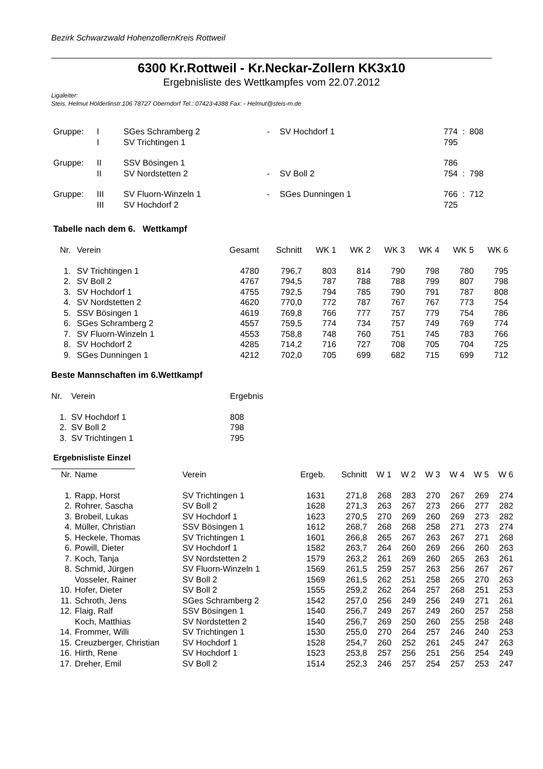Bezirk Schwarzwald HohenzollernKreis Rottweil
6300 Kr.Rottweil - Kr.Neckar-Zollern KK3x10
Ergebnisliste des Wettkampfes vom 22.07.2012
Ligaleiter:
Steis, Helmut Hölderlinstr.106 78727 Oberndorf Tel.: 07423-4388 Fax: - Helmut@steis-m.de
| Gruppe: | I | SGes Schramberg 2 | - | SV Hochdorf 1 | 774 : 808 |
| | I | SV Trichtingen 1 | | | 795 |
| Gruppe: | II | SSV Bösingen 1 | | | 786 |
| | II | SV Nordstetten 2 | - | SV Boll 2 | 754 : 798 |
| Gruppe: | III | SV Fluorn-Winzeln 1 | - | SGes Dunningen 1 | 766 : 712 |
| | III | SV Hochdorf 2 | | | 725 |
Tabelle nach dem 6. Wettkampf
| Nr. | Verein | Gesamt | Schnitt | WK 1 | WK 2 | WK 3 | WK 4 | WK 5 | WK 6 |
| --- | --- | --- | --- | --- | --- | --- | --- | --- | --- |
| 1. | SV Trichtingen 1 | 4780 | 796,7 | 803 | 814 | 790 | 798 | 780 | 795 |
| 2. | SV Boll 2 | 4767 | 794,5 | 787 | 788 | 788 | 799 | 807 | 798 |
| 3. | SV Hochdorf 1 | 4755 | 792,5 | 794 | 785 | 790 | 791 | 787 | 808 |
| 4. | SV Nordstetten 2 | 4620 | 770,0 | 772 | 787 | 767 | 767 | 773 | 754 |
| 5. | SSV Bösingen 1 | 4619 | 769,8 | 766 | 777 | 757 | 779 | 754 | 786 |
| 6. | SGes Schramberg 2 | 4557 | 759,5 | 774 | 734 | 757 | 749 | 769 | 774 |
| 7. | SV Fluorn-Winzeln 1 | 4553 | 758,8 | 748 | 760 | 751 | 745 | 783 | 766 |
| 8. | SV Hochdorf 2 | 4285 | 714,2 | 716 | 727 | 708 | 705 | 704 | 725 |
| 9. | SGes Dunningen 1 | 4212 | 702,0 | 705 | 699 | 682 | 715 | 699 | 712 |
Beste Mannschaften im 6.Wettkampf
| Nr. | Verein | Ergebnis |
| 1. | SV Hochdorf 1 | 808 |
| 2. | SV Boll 2 | 798 |
| 3. | SV Trichtingen 1 | 795 |
Ergebnisliste Einzel
| Nr. | Name | Verein | Ergeb. | Schnitt | W 1 | W 2 | W 3 | W 4 | W 5 | W 6 |
| --- | --- | --- | --- | --- | --- | --- | --- | --- | --- | --- |
| 1. | Rapp, Horst | SV Trichtingen 1 | 1631 | 271,8 | 268 | 283 | 270 | 267 | 269 | 274 |
| 2. | Rohrer, Sascha | SV Boll 2 | 1628 | 271,3 | 263 | 267 | 273 | 266 | 277 | 282 |
| 3. | Brobeil, Lukas | SV Hochdorf 1 | 1623 | 270,5 | 270 | 269 | 260 | 269 | 273 | 282 |
| 4. | Müller, Christian | SSV Bösingen 1 | 1612 | 268,7 | 268 | 268 | 258 | 271 | 273 | 274 |
| 5. | Heckele, Thomas | SV Trichtingen 1 | 1601 | 266,8 | 265 | 267 | 263 | 267 | 271 | 268 |
| 6. | Powill, Dieter | SV Hochdorf 1 | 1582 | 263,7 | 264 | 260 | 269 | 266 | 260 | 263 |
| 7. | Koch, Tanja | SV Nordstetten 2 | 1579 | 263,2 | 261 | 269 | 260 | 265 | 263 | 261 |
| 8. | Schmid, Jürgen | SV Fluorn-Winzeln 1 | 1569 | 261,5 | 259 | 257 | 263 | 256 | 267 | 267 |
| | Vosseler, Rainer | SV Boll 2 | 1569 | 261,5 | 262 | 251 | 258 | 265 | 270 | 263 |
| 10. | Hofer, Dieter | SV Boll 2 | 1555 | 259,2 | 262 | 264 | 257 | 268 | 251 | 253 |
| 11. | Schroth, Jens | SGes Schramberg 2 | 1542 | 257,0 | 256 | 249 | 256 | 249 | 271 | 261 |
| 12. | Flaig, Ralf | SSV Bösingen 1 | 1540 | 256,7 | 249 | 267 | 249 | 260 | 257 | 258 |
| | Koch, Matthias | SV Nordstetten 2 | 1540 | 256,7 | 269 | 250 | 260 | 255 | 258 | 248 |
| 14. | Frommer, Willi | SV Trichtingen 1 | 1530 | 255,0 | 270 | 264 | 257 | 246 | 240 | 253 |
| 15. | Creuzberger, Christian | SV Hochdorf 1 | 1528 | 254,7 | 260 | 252 | 261 | 245 | 247 | 263 |
| 16. | Hirth, Rene | SV Hochdorf 1 | 1523 | 253,8 | 257 | 256 | 251 | 256 | 254 | 249 |
| 17. | Dreher, Emil | SV Boll 2 | 1514 | 252,3 | 246 | 257 | 254 | 257 | 253 | 247 |